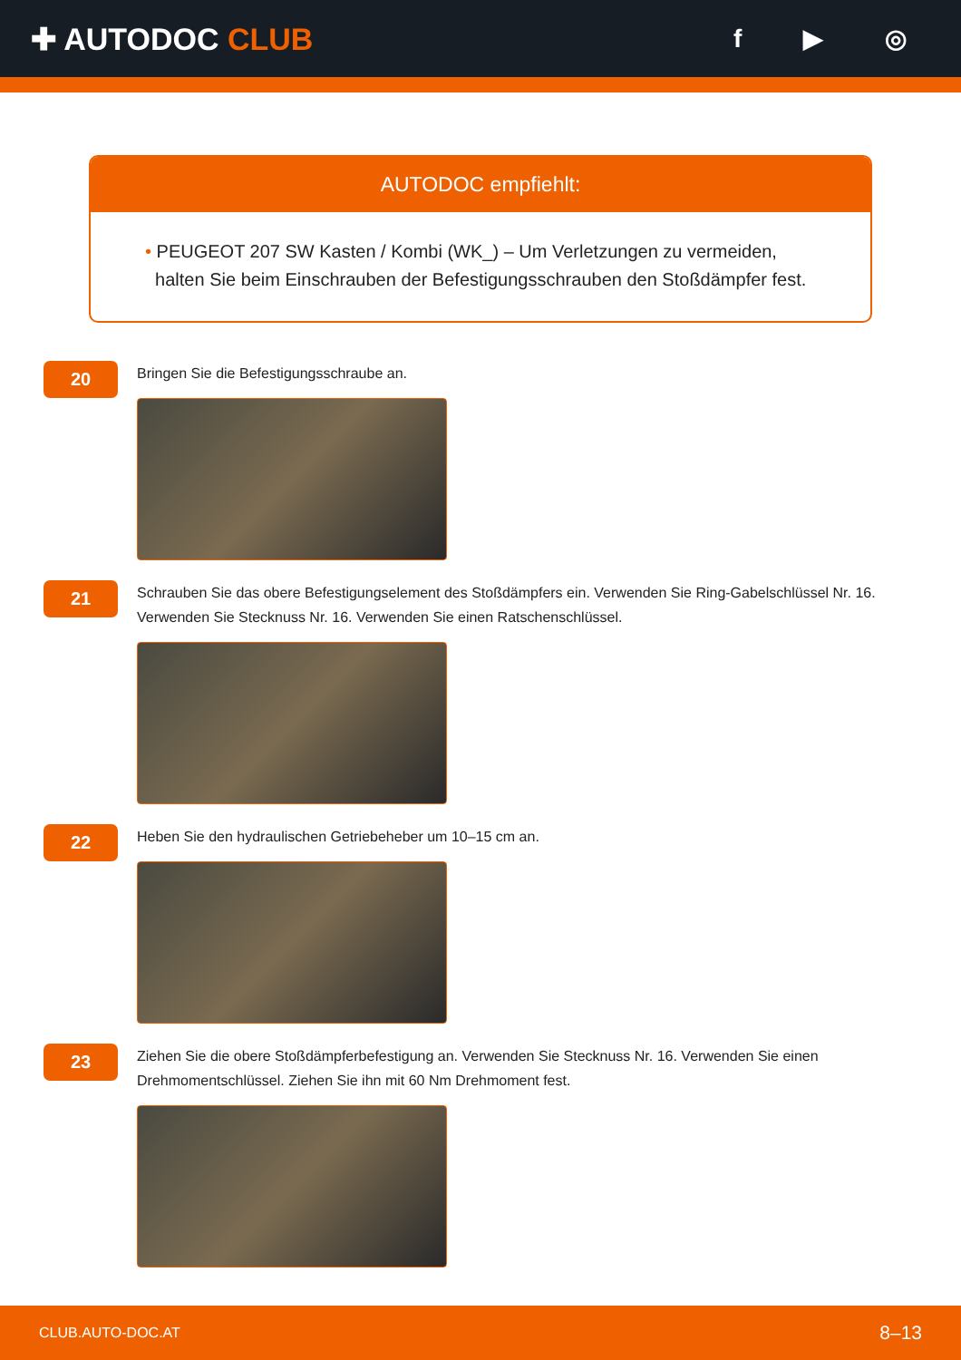✚ AUTODOC CLUB
f ▶ ◎
AUTODOC empfiehlt:
• PEUGEOT 207 SW Kasten / Kombi (WK_) – Um Verletzungen zu vermeiden,
halten Sie beim Einschrauben der Befestigungsschrauben den Stoßdämpfer fest.
20
Bringen Sie die Befestigungsschraube an.
21
Schrauben Sie das obere Befestigungselement des Stoßdämpfers ein. Verwenden Sie Ring-Gabelschlüssel Nr. 16. Verwenden Sie Stecknuss Nr. 16. Verwenden Sie einen Ratschenschlüssel.
22
Heben Sie den hydraulischen Getriebeheber um 10–15 cm an.
23
Ziehen Sie die obere Stoßdämpferbefestigung an. Verwenden Sie Stecknuss Nr. 16. Verwenden Sie einen Drehmomentschlüssel. Ziehen Sie ihn mit 60 Nm Drehmoment fest.
CLUB.AUTO-DOC.AT 8–13